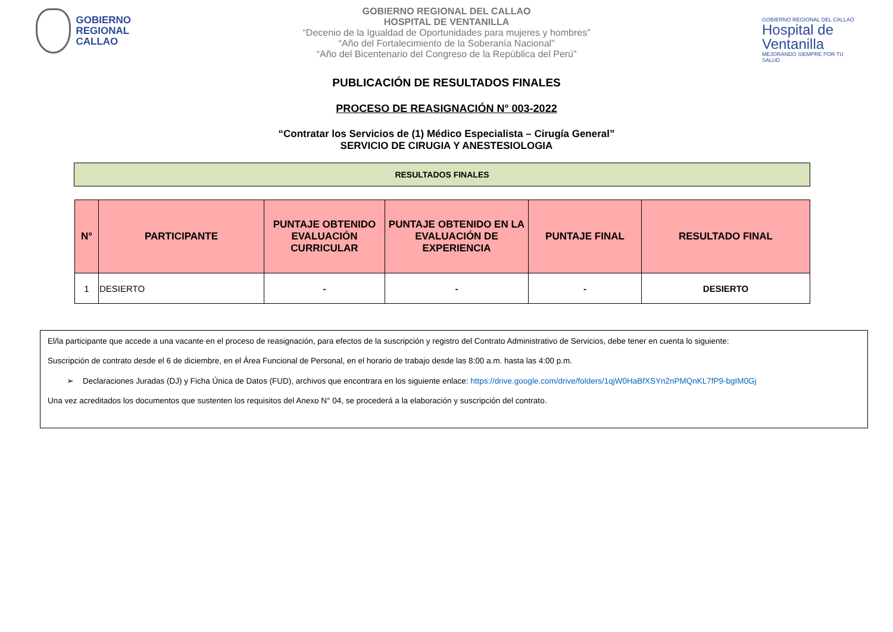GOBIERNO
REGIONAL
CALLAO
GOBIERNO REGIONAL DEL CALLAO
HOSPITAL DE VENTANILLA
“Decenio de la Igualdad de Oportunidades para mujeres y hombres”
“Año del Fortalecimiento de la Soberanía Nacional”
“Año del Bicentenario del Congreso de la República del Perú”
GOBIERNO REGIONAL DEL CALLAO
Hospital de Ventanilla
MEJORANDO SIEMPRE POR TU SALUD
PUBLICACIÓN DE RESULTADOS FINALES
PROCESO DE REASIGNACIÓN N° 003-2022
“Contratar los Servicios de (1) Médico Especialista – Cirugía General”
SERVICIO DE CIRUGIA Y ANESTESIOLOGIA
RESULTADOS FINALES
| N° | PARTICIPANTE | PUNTAJE OBTENIDO EVALUACIÓN CURRICULAR | PUNTAJE OBTENIDO EN LA EVALUACIÓN DE EXPERIENCIA | PUNTAJE FINAL | RESULTADO FINAL |
| --- | --- | --- | --- | --- | --- |
| 1 | DESIERTO | - | - | - | DESIERTO |
El/la participante que accede a una vacante en el proceso de reasignación, para efectos de la suscripción y registro del Contrato Administrativo de Servicios, debe tener en cuenta lo siguiente:
Suscripción de contrato desde el 6 de diciembre, en el Área Funcional de Personal, en el horario de trabajo desde las 8:00 a.m. hasta las 4:00 p.m.
➢ Declaraciones Juradas (DJ) y Ficha Única de Datos (FUD), archivos que encontrara en los siguiente enlace: https://drive.google.com/drive/folders/1qjW0HaBfXSYn2nPMQnKL7fP9-bgIM0Gj
Una vez acreditados los documentos que sustenten los requisitos del Anexo N° 04, se procederá a la elaboración y suscripción del contrato.